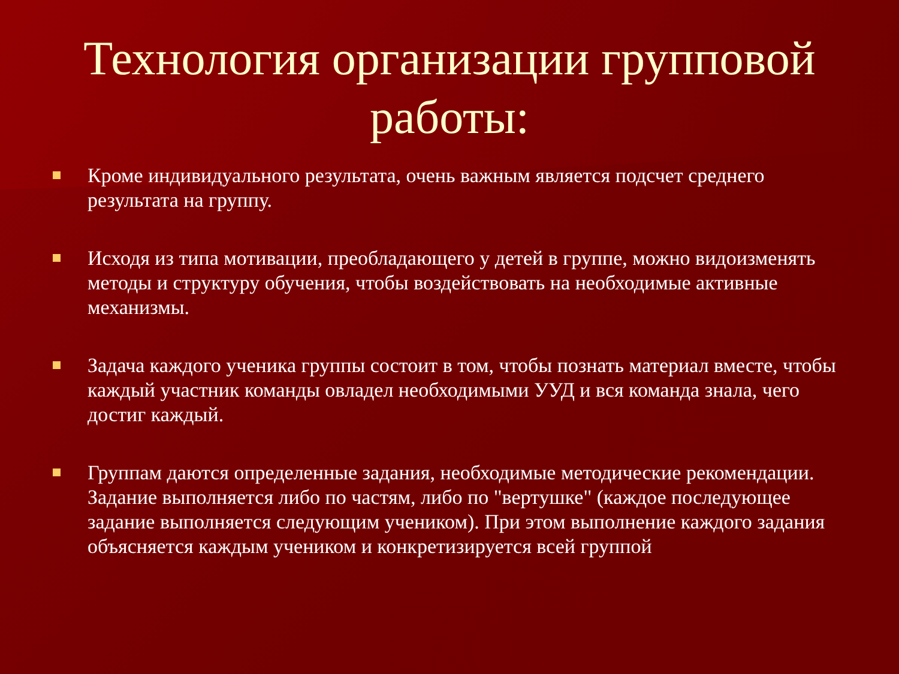Технология организации групповой работы:
Кроме индивидуального результата, очень важным является подсчет среднего результата на группу.
Исходя из типа мотивации, преобладающего у детей в группе, можно видоизменять методы и структуру обучения, чтобы воздействовать на необходимые активные механизмы.
Задача каждого ученика группы состоит в том, чтобы познать материал вместе, чтобы каждый участник команды овладел необходимыми УУД и вся команда знала, чего достиг каждый.
Группам даются определенные задания, необходимые методические рекомендации. Задание выполняется либо по частям, либо по "вертушке" (каждое последующее задание выполняется следующим учеником). При этом выполнение каждого задания объясняется каждым учеником и конкретизируется всей группой